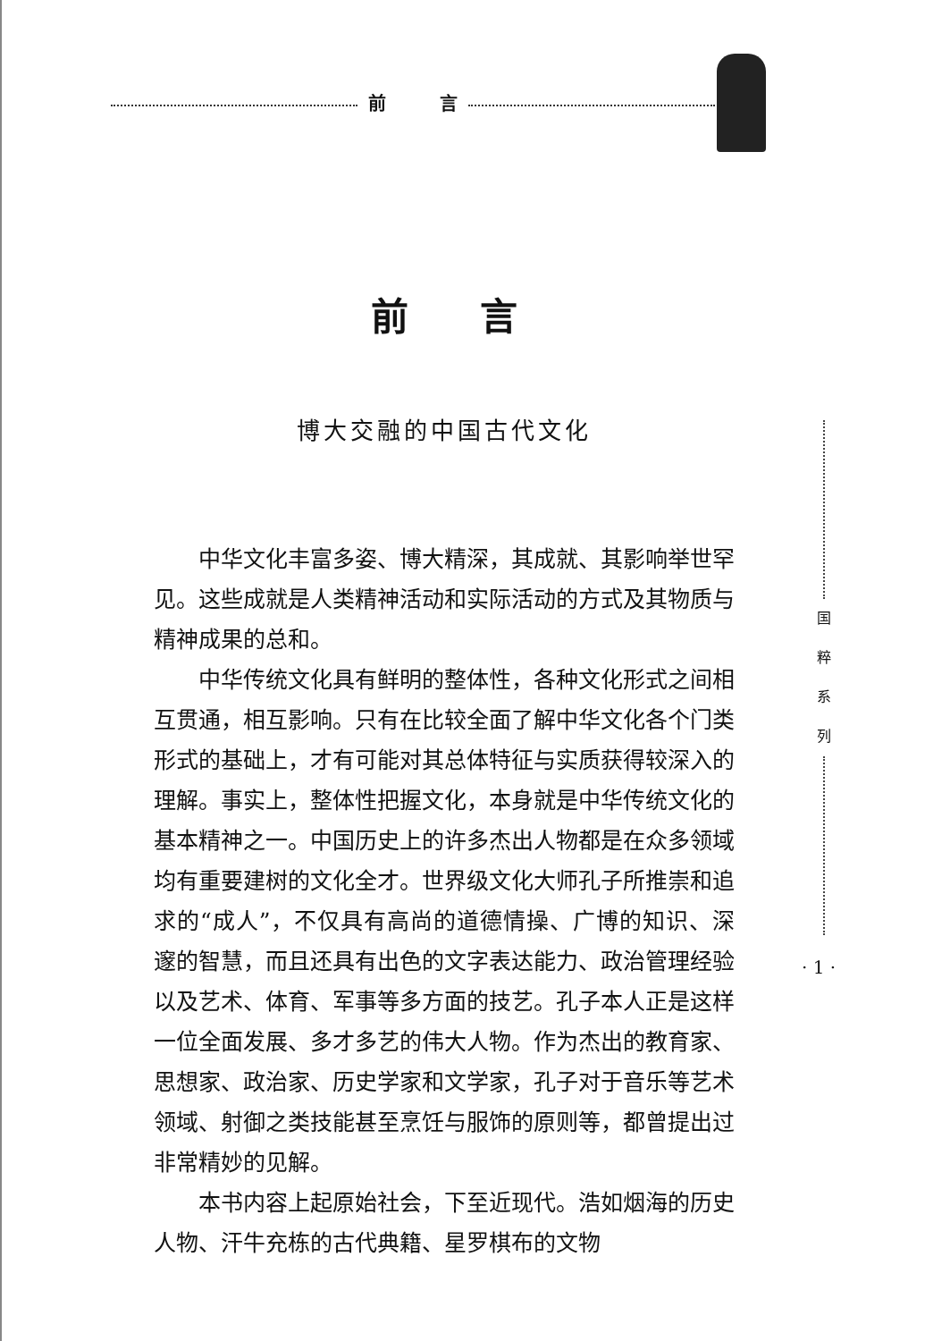前 言
国
粹
系
列
· 1 ·
前言
博大交融的中国古代文化
中华文化丰富多姿、博大精深，其成就、其影响举世罕见。这些成就是人类精神活动和实际活动的方式及其物质与精神成果的总和。
中华传统文化具有鲜明的整体性，各种文化形式之间相互贯通，相互影响。只有在比较全面了解中华文化各个门类形式的基础上，才有可能对其总体特征与实质获得较深入的理解。事实上，整体性把握文化，本身就是中华传统文化的基本精神之一。中国历史上的许多杰出人物都是在众多领域均有重要建树的文化全才。世界级文化大师孔子所推崇和追求的“成人”，不仅具有高尚的道德情操、广博的知识、深邃的智慧，而且还具有出色的文字表达能力、政治管理经验以及艺术、体育、军事等多方面的技艺。孔子本人正是这样一位全面发展、多才多艺的伟大人物。作为杰出的教育家、思想家、政治家、历史学家和文学家，孔子对于音乐等艺术领域、射御之类技能甚至烹饪与服饰的原则等，都曾提出过非常精妙的见解。
本书内容上起原始社会，下至近现代。浩如烟海的历史人物、汗牛充栋的古代典籍、星罗棋布的文物